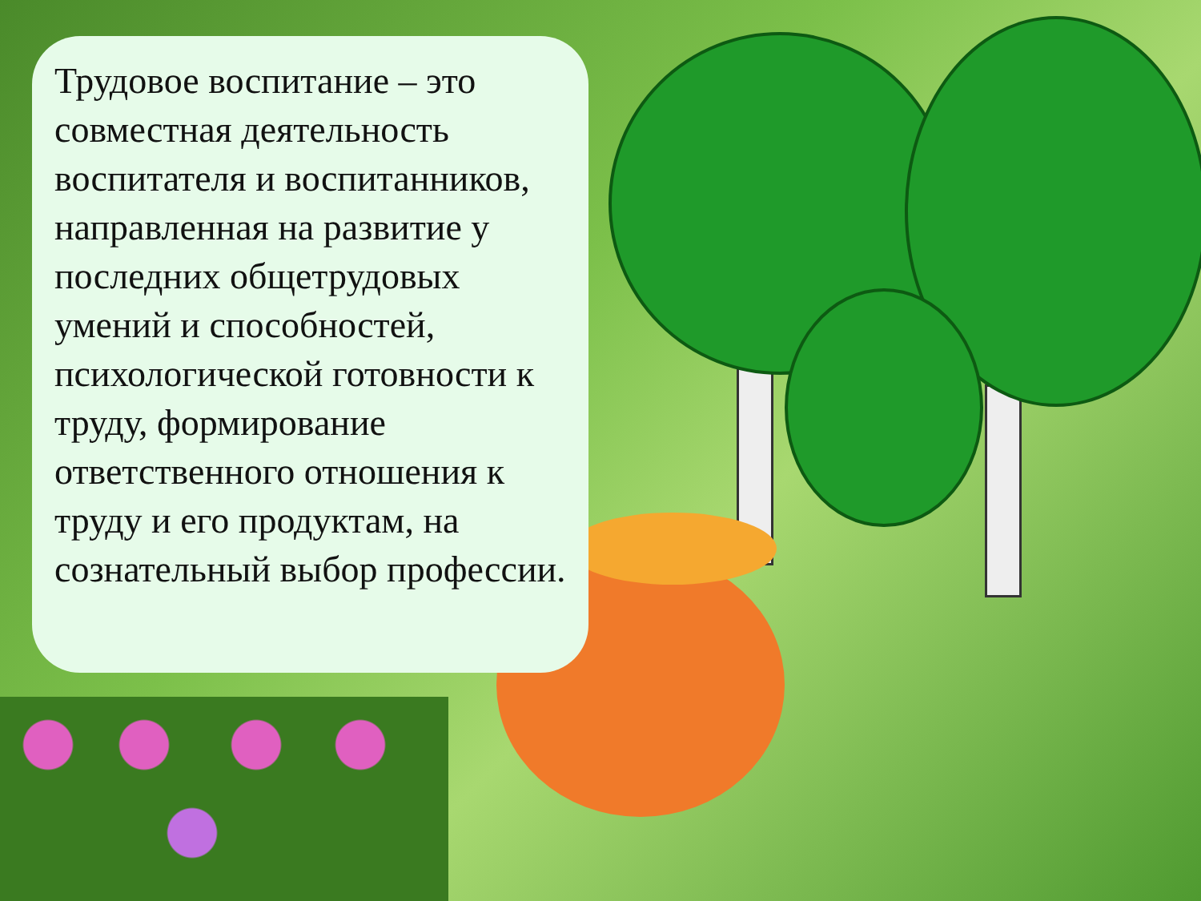Трудовое воспитание – это совместная деятельность воспитателя и воспитанников, направленная на развитие у последних общетрудовых умений и способностей, психологической готовности к труду, формирование ответственного отношения к труду и его продуктам, на сознательный выбор профессии.